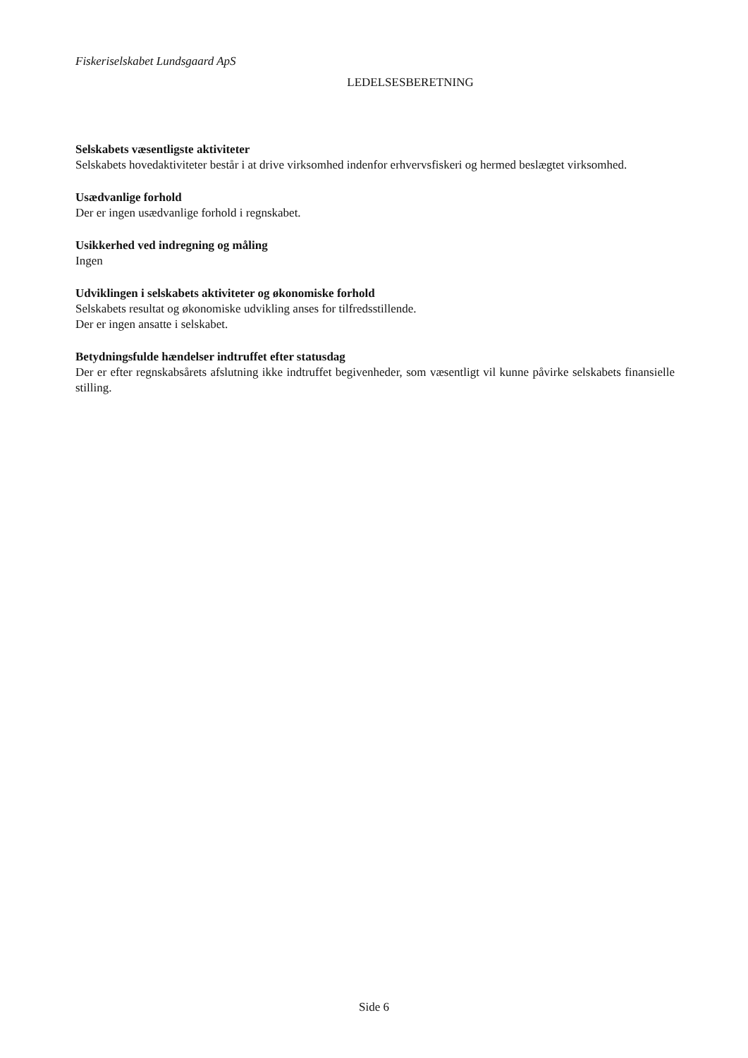Fiskeriselskabet Lundsgaard ApS
LEDELSESBERETNING
Selskabets væsentligste aktiviteter
Selskabets hovedaktiviteter består i at drive virksomhed indenfor erhvervsfiskeri og hermed beslægtet virksomhed.
Usædvanlige forhold
Der er ingen usædvanlige forhold i regnskabet.
Usikkerhed ved indregning og måling
Ingen
Udviklingen i selskabets aktiviteter og økonomiske forhold
Selskabets resultat og økonomiske udvikling anses for tilfredsstillende.
Der er ingen ansatte i selskabet.
Betydningsfulde hændelser indtruffet efter statusdag
Der er efter regnskabsårets afslutning ikke indtruffet begivenheder, som væsentligt vil kunne påvirke selskabets finansielle stilling.
Side 6